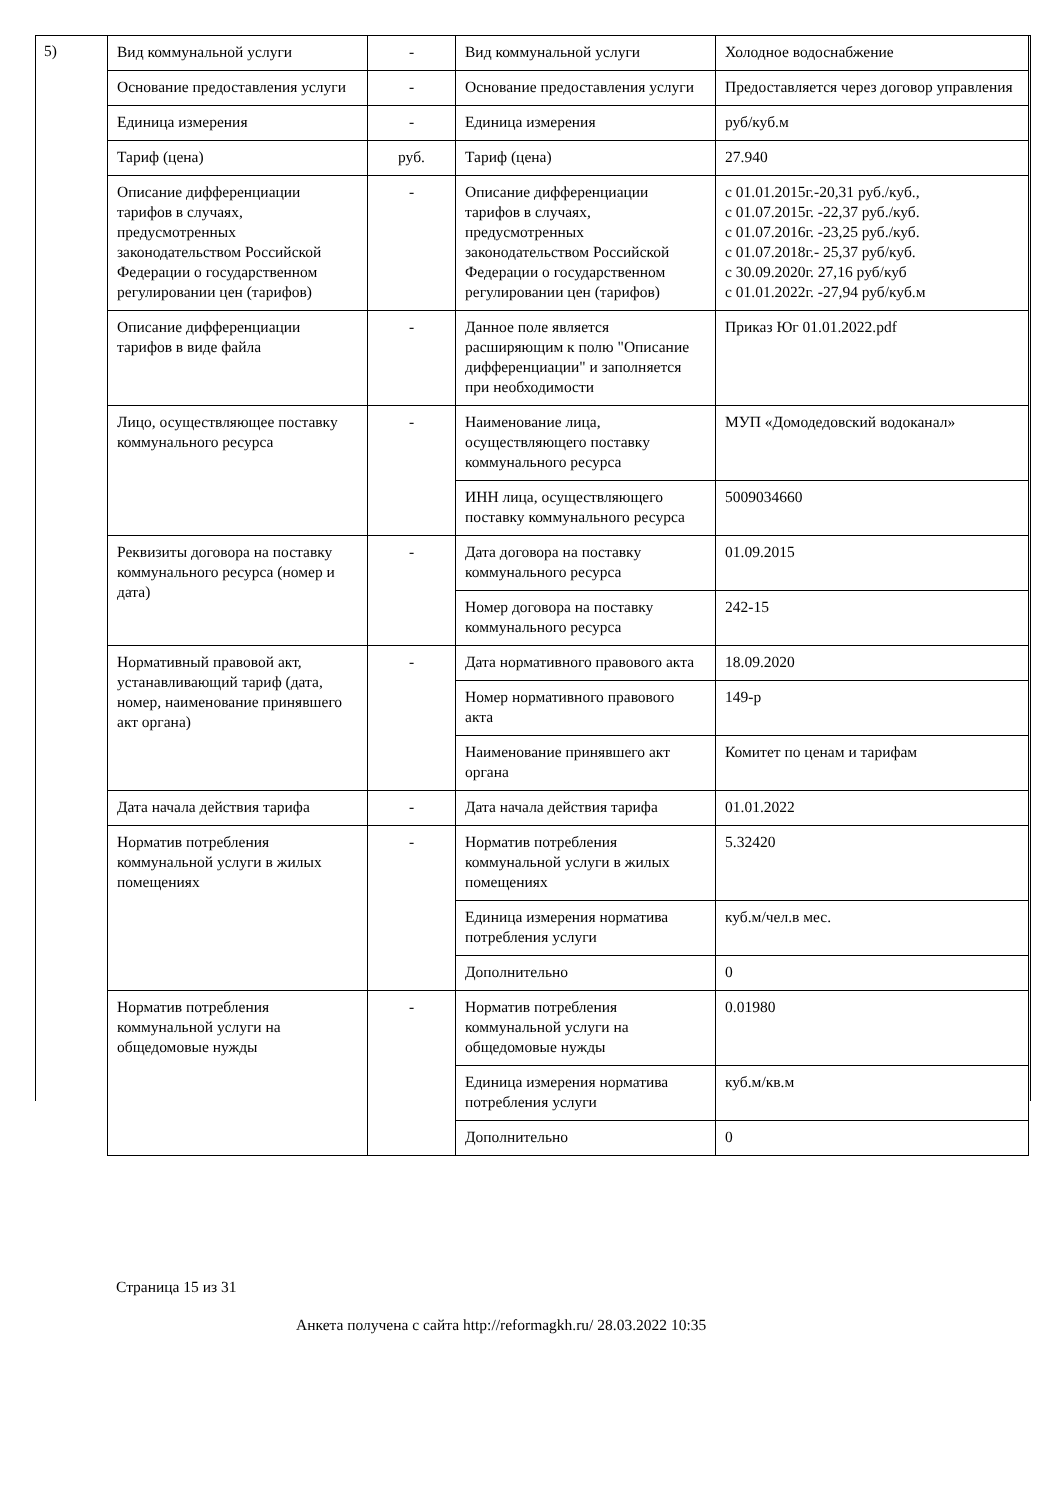5)
| Вид коммунальной услуги | - | Вид коммунальной услуги | Холодное водоснабжение |
| Основание предоставления услуги | - | Основание предоставления услуги | Предоставляется через договор управления |
| Единица измерения | - | Единица измерения | руб/куб.м |
| Тариф (цена) | руб. | Тариф (цена) | 27.940 |
| Описание дифференциации тарифов в случаях, предусмотренных законодательством Российской Федерации о государственном регулировании цен (тарифов) | - | Описание дифференциации тарифов в случаях, предусмотренных законодательством Российской Федерации о государственном регулировании цен (тарифов) | с 01.01.2015г.-20,31 руб./куб., с 01.07.2015г. -22,37 руб./куб. с 01.07.2016г. -23,25 руб./куб. с 01.07.2018г.- 25,37 руб/куб. с 30.09.2020г. 27,16 руб/куб с 01.01.2022г. -27,94 руб/куб.м |
| Описание дифференциации тарифов в виде файла | - | Данное поле является расширяющим к полю "Описание дифференциации" и заполняется при необходимости | Приказ Юг 01.01.2022.pdf |
| Лицо, осуществляющее поставку коммунального ресурса | - | Наименование лица, осуществляющего поставку коммунального ресурса | МУП «Домодедовский водоканал» |
| | | ИНН лица, осуществляющего поставку коммунального ресурса | 5009034660 |
| Реквизиты договора на поставку коммунального ресурса (номер и дата) | - | Дата договора на поставку коммунального ресурса | 01.09.2015 |
| | | Номер договора на поставку коммунального ресурса | 242-15 |
| Нормативный правовой акт, устанавливающий тариф (дата, номер, наименование принявшего акт органа) | - | Дата нормативного правового акта | 18.09.2020 |
| | | Номер нормативного правового акта | 149-р |
| | | Наименование принявшего акт органа | Комитет по ценам и тарифам |
| Дата начала действия тарифа | - | Дата начала действия тарифа | 01.01.2022 |
| Норматив потребления коммунальной услуги в жилых помещениях | - | Норматив потребления коммунальной услуги в жилых помещениях | 5.32420 |
| | | Единица измерения норматива потребления услуги | куб.м/чел.в мес. |
| | | Дополнительно | 0 |
| Норматив потребления коммунальной услуги на общедомовые нужды | - | Норматив потребления коммунальной услуги на общедомовые нужды | 0.01980 |
| | | Единица измерения норматива потребления услуги | куб.м/кв.м |
| | | Дополнительно | 0 |
Страница 15 из 31
Анкета получена с сайта http://reformagkh.ru/ 28.03.2022 10:35